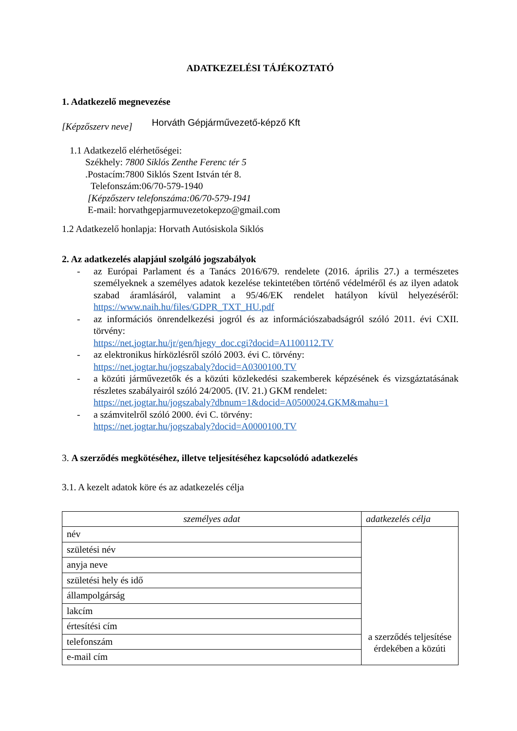ADATKEZELÉSI TÁJÉKOZTATÓ
1. Adatkezelő megnevezése
[Képzőszerv neve] Horváth Gépjárművezető-képző Kft
1.1 Adatkezelő elérhetőségei:
Székhely: 7800 Siklós Zenthe Ferenc tér 5
.Postacím:7800 Siklós Szent István tér 8.
Telefonszám:06/70-579-1940
[Képzőszerv telefonszáma:06/70-579-1941
E-mail: horvathgepjarmuvezetokepzo@gmail.com
1.2 Adatkezelő honlapja: Horvath Autósiskola Siklós
2. Az adatkezelés alapjául szolgáló jogszabályok
- az Európai Parlament és a Tanács 2016/679. rendelete (2016. április 27.) a természetes személyeknek a személyes adatok kezelése tekintetében történő védelméről és az ilyen adatok szabad áramlásáról, valamint a 95/46/EK rendelet hatályon kívül helyezéséről: https://www.naih.hu/files/GDPR_TXT_HU.pdf
- az információs önrendelkezési jogról és az információszabadságról szóló 2011. évi CXII. törvény:
https://net.jogtar.hu/jr/gen/hjegy_doc.cgi?docid=A1100112.TV
- az elektronikus hírközlésről szóló 2003. évi C. törvény:
https://net.jogtar.hu/jogszabaly?docid=A0300100.TV
- a közúti járművezetők és a közúti közlekedési szakemberek képzésének és vizsgáztatásának részletes szabályairól szóló 24/2005. (IV. 21.) GKM rendelet:
https://net.jogtar.hu/jogszabaly?dbnum=1&docid=A0500024.GKM&mahu=1
- a számvitelről szóló 2000. évi C. törvény:
https://net.jogtar.hu/jogszabaly?docid=A0000100.TV
3. A szerződés megkötéséhez, illetve teljesítéséhez kapcsolódó adatkezelés
3.1. A kezelt adatok köre és az adatkezelés célja
| személyes adat | adatkezelés célja |
| --- | --- |
| név | a szerződés teljesítése érdekében a közúti |
| születési név | |
| anyja neve | |
| születési hely és idő | |
| állampolgárság | |
| lakcím | |
| értesítési cím | |
| telefonszám | |
| e-mail cím | |